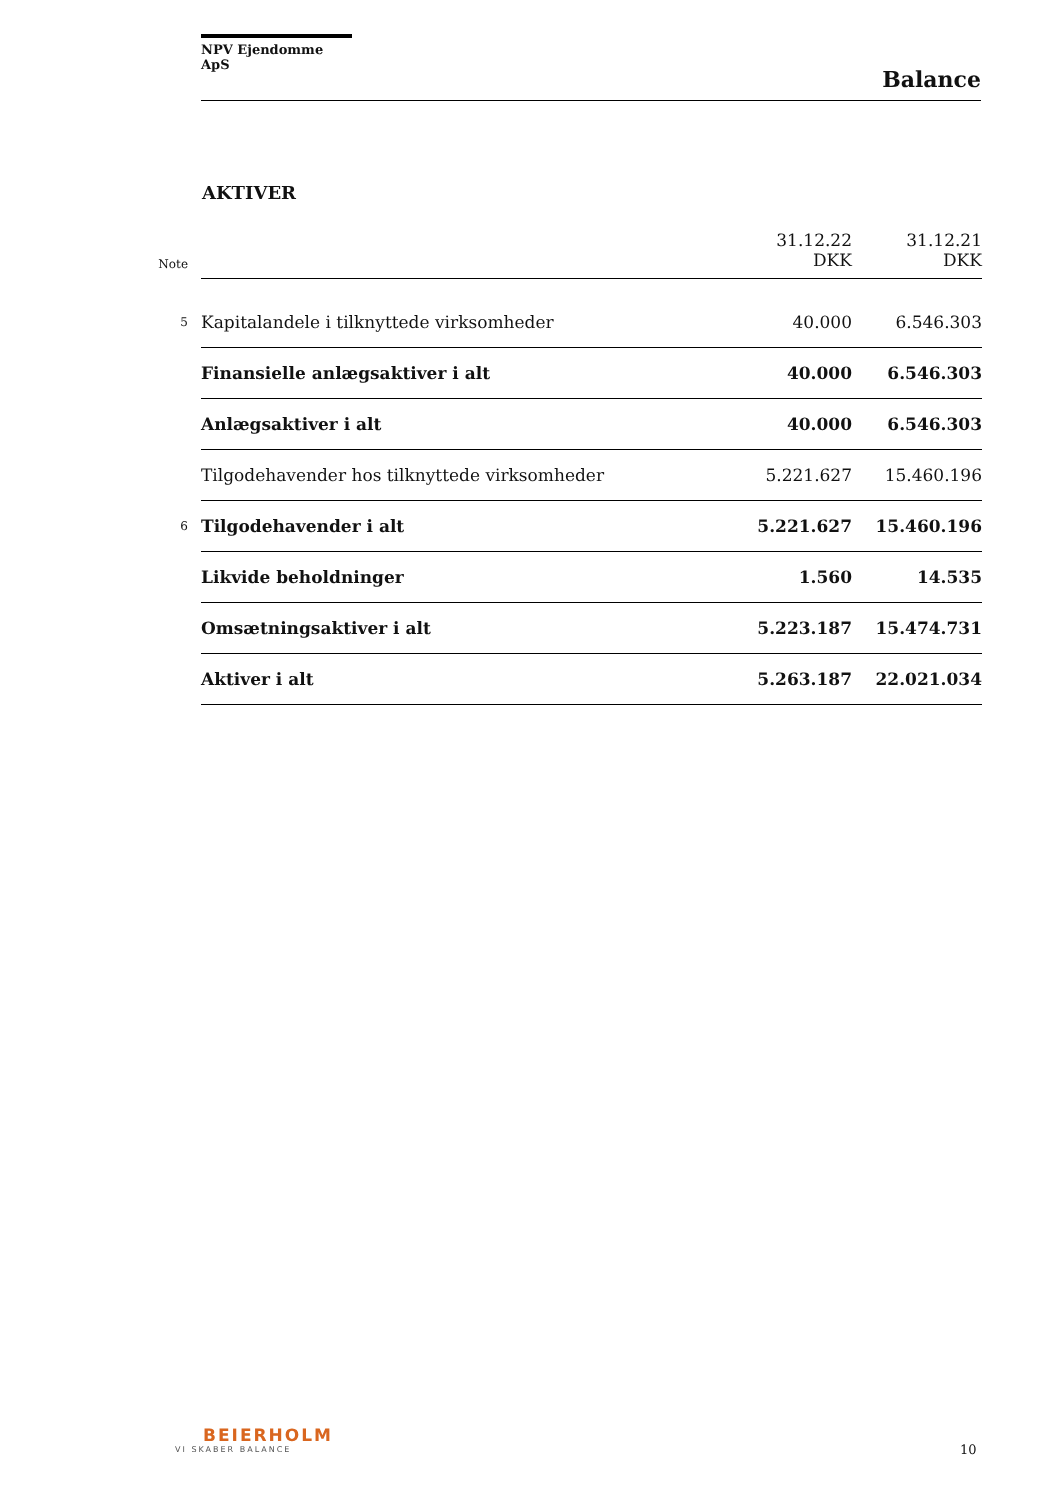NPV Ejendomme ApS
Balance
AKTIVER
| Note | | 31.12.22 DKK | 31.12.21 DKK |
| --- | --- | --- | --- |
| 5 | Kapitalandele i tilknyttede virksomheder | 40.000 | 6.546.303 |
| | Finansielle anlægsaktiver i alt | 40.000 | 6.546.303 |
| | Anlægsaktiver i alt | 40.000 | 6.546.303 |
| | Tilgodehavender hos tilknyttede virksomheder | 5.221.627 | 15.460.196 |
| 6 | Tilgodehavender i alt | 5.221.627 | 15.460.196 |
| | Likvide beholdninger | 1.560 | 14.535 |
| | Omsætningsaktiver i alt | 5.223.187 | 15.474.731 |
| | Aktiver i alt | 5.263.187 | 22.021.034 |
BEIERHOLM
VI SKABER BALANCE
10